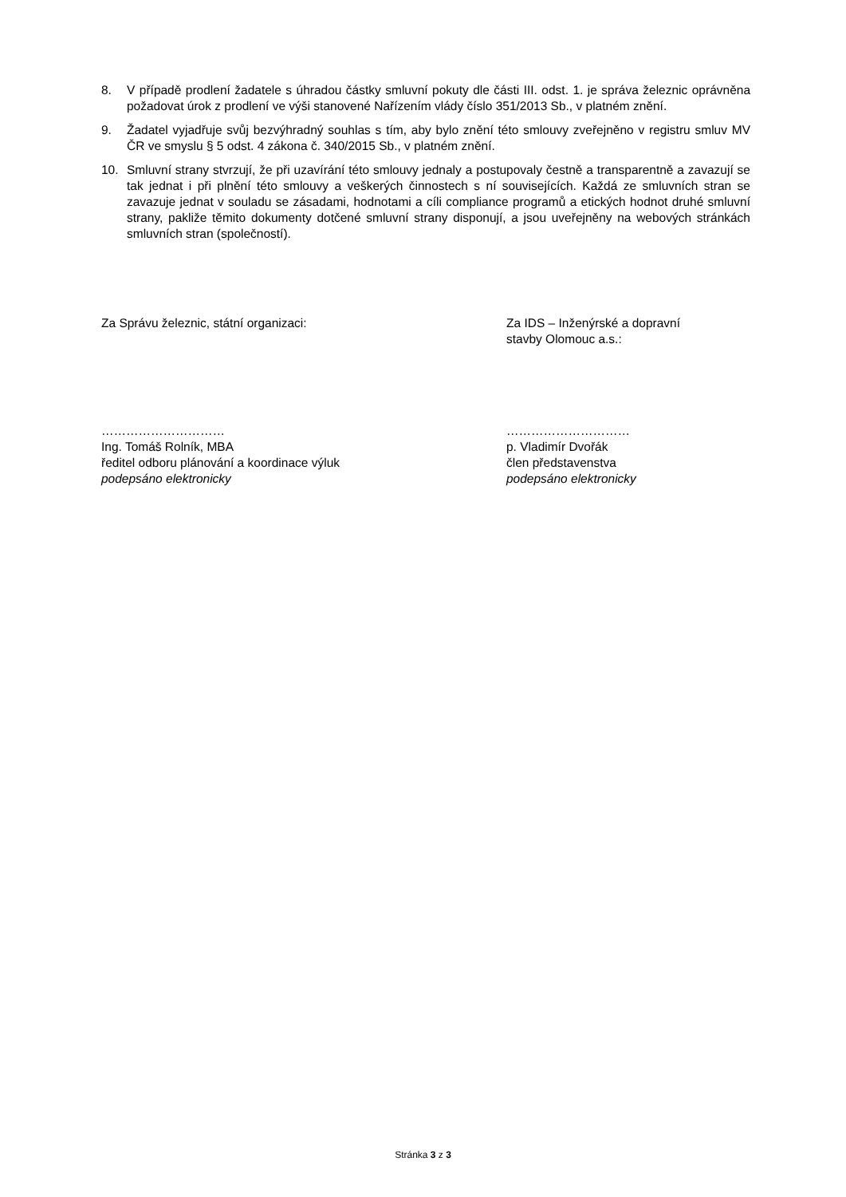8. V případě prodlení žadatele s úhradou částky smluvní pokuty dle části III. odst. 1. je správa železnic oprávněna požadovat úrok z prodlení ve výši stanovené Nařízením vlády číslo 351/2013 Sb., v platném znění.
9. Žadatel vyjadřuje svůj bezvýhradný souhlas s tím, aby bylo znění této smlouvy zveřejněno v registru smluv MV ČR ve smyslu § 5 odst. 4 zákona č. 340/2015 Sb., v platném znění.
10. Smluvní strany stvrzují, že při uzavírání této smlouvy jednaly a postupovaly čestně a transparentně a zavazují se tak jednat i při plnění této smlouvy a veškerých činnostech s ní souvisejících. Každá ze smluvních stran se zavazuje jednat v souladu se zásadami, hodnotami a cíli compliance programů a etických hodnot druhé smluvní strany, pakliže těmito dokumenty dotčené smluvní strany disponují, a jsou uveřejněny na webových stránkách smluvních stran (společností).
Za Správu železnic, státní organizaci:
…………………………
Ing. Tomáš Rolník, MBA
ředitel odboru plánování a koordinace výluk
podepsáno elektronicky
Za IDS – Inženýrské a dopravní
stavby Olomouc a.s.:
…………………………
p. Vladimír Dvořák
člen představenstva
podepsáno elektronicky
Stránka 3 z 3